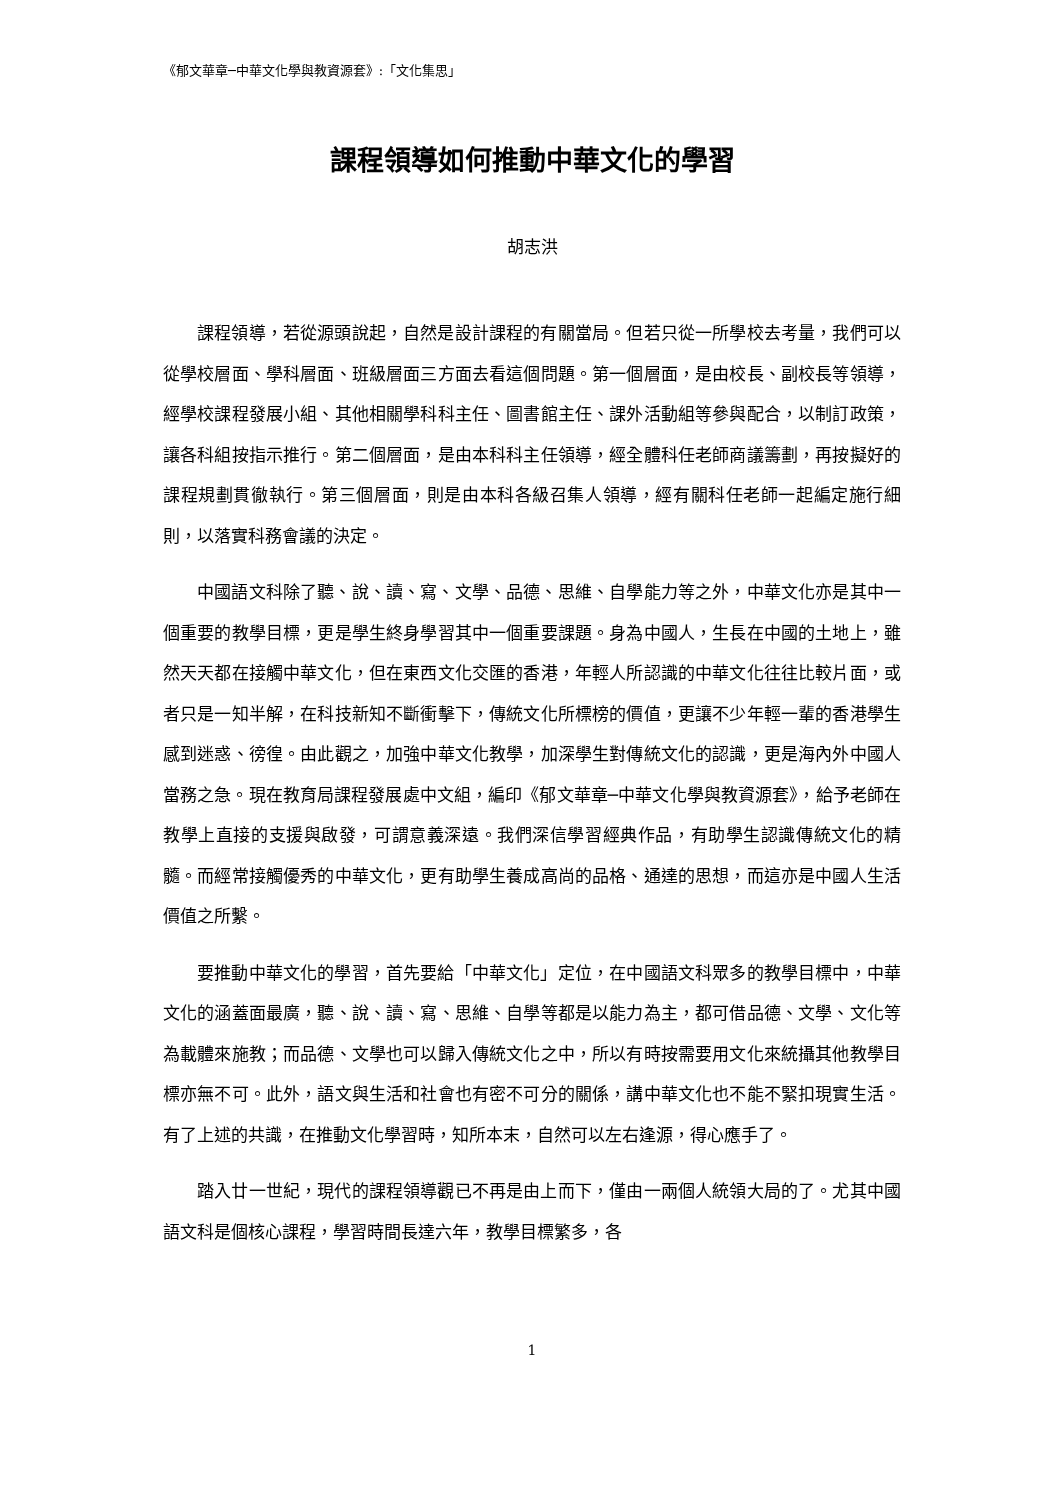《郁文華章─中華文化學與教資源套》:「文化集思」
課程領導如何推動中華文化的學習
胡志洪
課程領導，若從源頭說起，自然是設計課程的有關當局。但若只從一所學校去考量，我們可以從學校層面、學科層面、班級層面三方面去看這個問題。第一個層面，是由校長、副校長等領導，經學校課程發展小組、其他相關學科科主任、圖書館主任、課外活動組等參與配合，以制訂政策，讓各科組按指示推行。第二個層面，是由本科科主任領導，經全體科任老師商議籌劃，再按擬好的課程規劃貫徹執行。第三個層面，則是由本科各級召集人領導，經有關科任老師一起編定施行細則，以落實科務會議的決定。
中國語文科除了聽、說、讀、寫、文學、品德、思維、自學能力等之外，中華文化亦是其中一個重要的教學目標，更是學生終身學習其中一個重要課題。身為中國人，生長在中國的土地上，雖然天天都在接觸中華文化，但在東西文化交匯的香港，年輕人所認識的中華文化往往比較片面，或者只是一知半解，在科技新知不斷衝擊下，傳統文化所標榜的價值，更讓不少年輕一輩的香港學生感到迷惑、徬徨。由此觀之，加強中華文化教學，加深學生對傳統文化的認識，更是海內外中國人當務之急。現在教育局課程發展處中文組，編印《郁文華章─中華文化學與教資源套》，給予老師在教學上直接的支援與啟發，可謂意義深遠。我們深信學習經典作品，有助學生認識傳統文化的精髓。而經常接觸優秀的中華文化，更有助學生養成高尚的品格、通達的思想，而這亦是中國人生活價值之所繫。
要推動中華文化的學習，首先要給「中華文化」定位，在中國語文科眾多的教學目標中，中華文化的涵蓋面最廣，聽、說、讀、寫、思維、自學等都是以能力為主，都可借品德、文學、文化等為載體來施教；而品德、文學也可以歸入傳統文化之中，所以有時按需要用文化來統攝其他教學目標亦無不可。此外，語文與生活和社會也有密不可分的關係，講中華文化也不能不緊扣現實生活。有了上述的共識，在推動文化學習時，知所本末，自然可以左右逢源，得心應手了。
踏入廿一世紀，現代的課程領導觀已不再是由上而下，僅由一兩個人統領大局的了。尤其中國語文科是個核心課程，學習時間長達六年，教學目標繁多，各
1